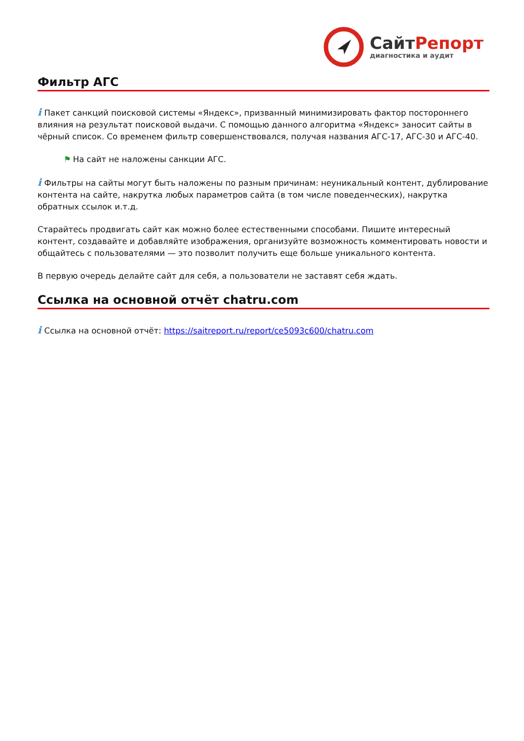СайтРепорт
диагностика и аудит
Фильтр АГС
i Пакет санкций поисковой системы «Яндекс», призванный минимизировать фактор постороннего влияния на результат поисковой выдачи. С помощью данного алгоритма «Яндекс» заносит сайты в чёрный список. Со временем фильтр совершенствовался, получая названия АГС-17, АГС-30 и АГС-40.
⚑ На сайт не наложены санкции АГС.
i Фильтры на сайты могут быть наложены по разным причинам: неуникальный контент, дублирование контента на сайте, накрутка любых параметров сайта (в том числе поведенческих), накрутка обратных ссылок и.т.д.
Старайтесь продвигать сайт как можно более естественными способами. Пишите интересный контент, создавайте и добавляйте изображения, организуйте возможность комментировать новости и общайтесь с пользователями — это позволит получить еще больше уникального контента.
В первую очередь делайте сайт для себя, а пользователи не заставят себя ждать.
Ссылка на основной отчёт chatru.com
i Ссылка на основной отчёт: https://saitreport.ru/report/ce5093c600/chatru.com